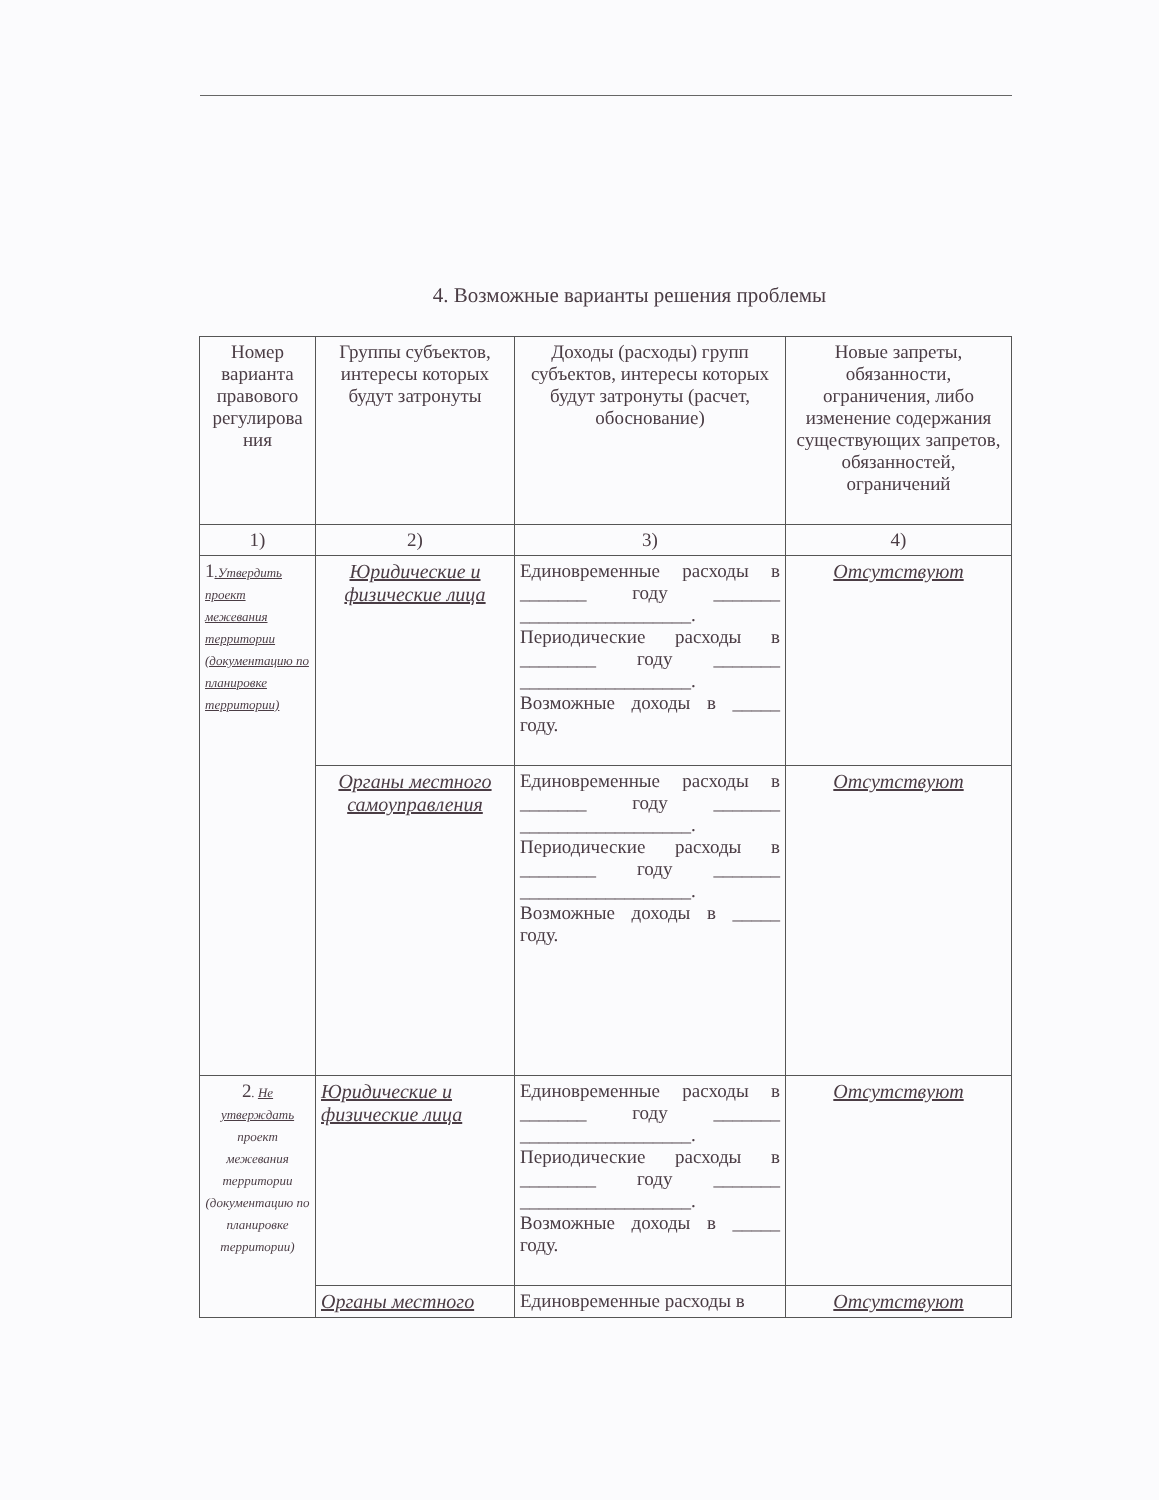4. Возможные варианты решения проблемы
| Номер варианта правового регулирова ния | Группы субъектов, интересы которых будут затронуты | Доходы (расходы) групп субъектов, интересы которых будут затронуты (расчет, обоснование) | Новые запреты, обязанности, ограничения, либо изменение содержания существующих запретов, обязанностей, ограничений |
| 1) | 2) | 3) | 4) |
| 1 .Утвердить проект межевания территории (документацию по планировке территории) | Юридические и физические лица | Единовременные расходы в _______ году _______ __________________. Периодические расходы в ________ году _______ __________________. Возможные доходы в _____ году. | Отсутствуют |
| | Органы местного самоуправления | Единовременные расходы в _______ году _______ __________________. Периодические расходы в ________ году _______ __________________. Возможные доходы в _____ году. | Отсутствуют |
| 2 . Не утверждать проект межевания территории (документацию по планировке территории) | Юридические и физические лица | Единовременные расходы в _______ году _______ __________________. Периодические расходы в ________ году _______ __________________. Возможные доходы в _____ году. | Отсутствуют |
| | Органы местного | Единовременные расходы в | Отсутствуют |